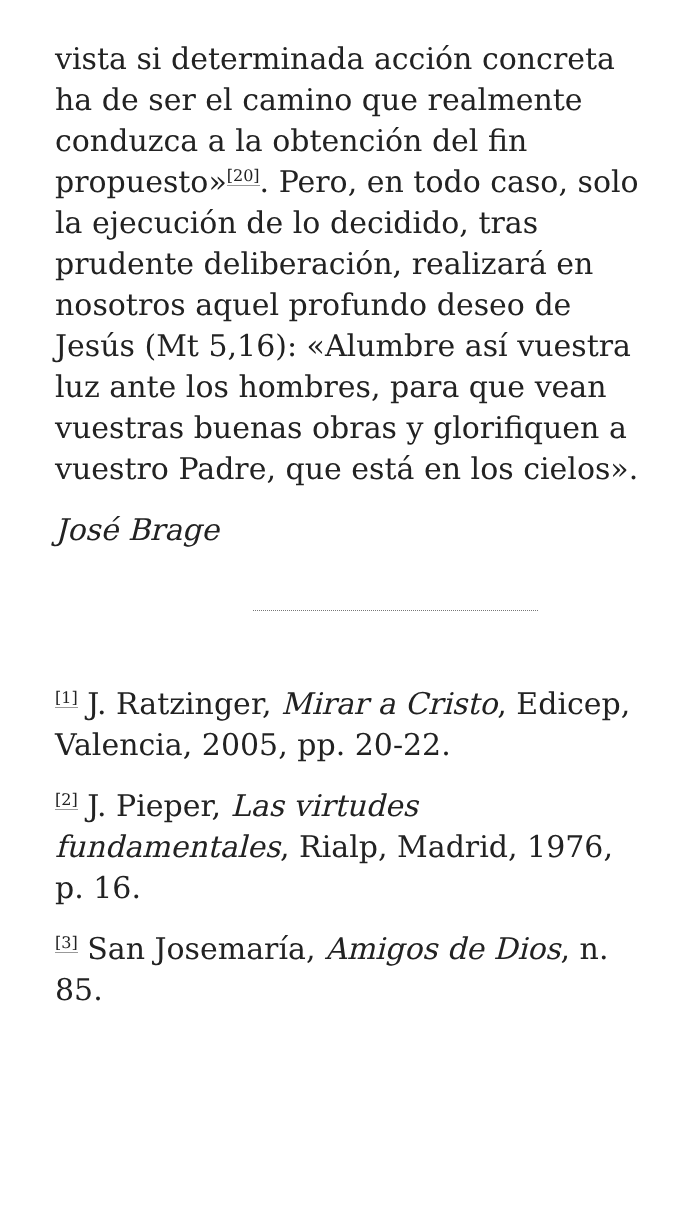vista si determinada acción concreta ha de ser el camino que realmente conduzca a la obtención del fin propuesto»<sup>[20]</sup>. Pero, en todo caso, solo la ejecución de lo decidido, tras prudente deliberación, realizará en nosotros aquel profundo deseo de Jesús (Mt 5,16): «Alumbre así vuestra luz ante los hombres, para que vean vuestras buenas obras y glorifiquen a vuestro Padre, que está en los cielos».
José Brage
<sup>[1]</sup> J. Ratzinger, Mirar a Cristo, Edicep, Valencia, 2005, pp. 20-22.
<sup>[2]</sup> J. Pieper, Las virtudes fundamentales, Rialp, Madrid, 1976, p. 16.
<sup>[3]</sup> San Josemaría, Amigos de Dios, n. 85.